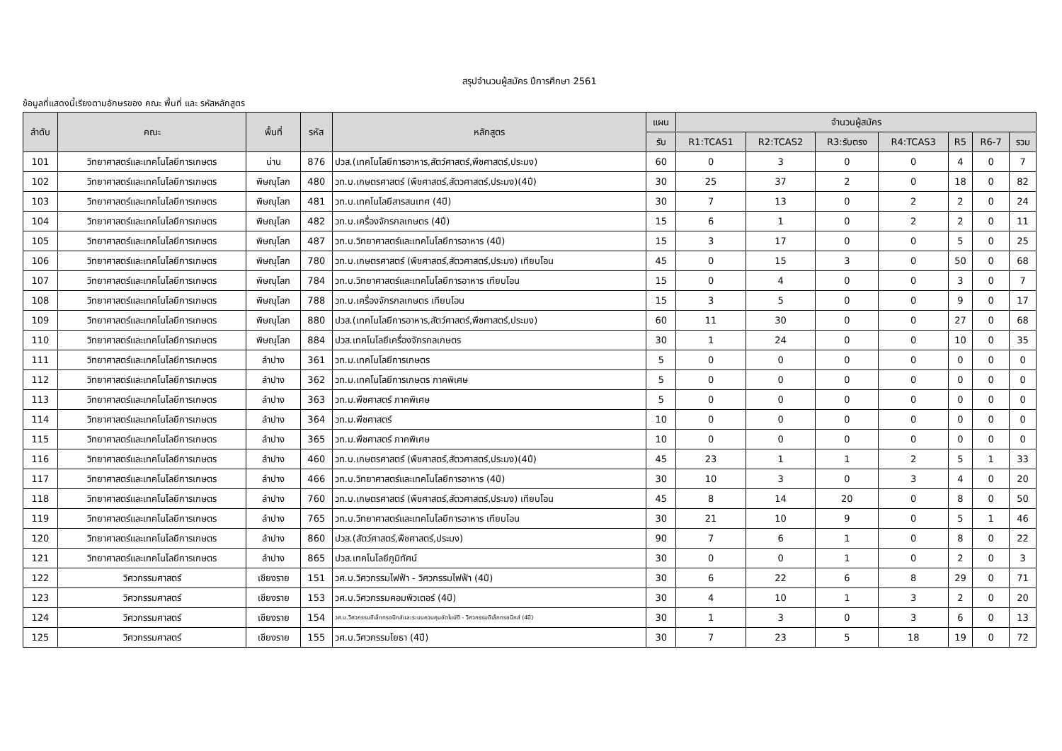สรุปจำนวนผู้สมัคร ปีการศึกษา 2561
ข้อมูลที่แสดงนี้เรียงตามอักษรของ คณะ พื้นที่ และ รหัสหลักสูตร
| ลำดับ | คณะ | พื้นที่ | รหัส | หลักสูตร | แผน | จำนวนผู้สมัคร | | | | | | |
| --- | --- | --- | --- | --- | --- | --- | --- | --- | --- | --- | --- | --- |
| | | | | | รับ | R1:TCAS1 | R2:TCAS2 | R3:รับตรง | R4:TCAS3 | R5 | R6-7 | รวม |
| 101 | วิทยาศาสตร์และเทคโนโลยีการเกษตร | น่าน | 876 | ปวส.(เทคโนโลยีการอาหาร,สัตว์ศาสตร์,พืชศาสตร์,ประมง) | 60 | 0 | 3 | 0 | 0 | 4 | 0 | 7 |
| 102 | วิทยาศาสตร์และเทคโนโลยีการเกษตร | พิษณุโลก | 480 | วท.บ.เกษตรศาสตร์ (พืชศาสตร์,สัตวศาสตร์,ประมง)(4ปี) | 30 | 25 | 37 | 2 | 0 | 18 | 0 | 82 |
| 103 | วิทยาศาสตร์และเทคโนโลยีการเกษตร | พิษณุโลก | 481 | วท.บ.เทคโนโลยีสารสนเทศ (4ปี) | 30 | 7 | 13 | 0 | 2 | 2 | 0 | 24 |
| 104 | วิทยาศาสตร์และเทคโนโลยีการเกษตร | พิษณุโลก | 482 | วท.บ.เครื่องจักรกลเกษตร (4ปี) | 15 | 6 | 1 | 0 | 2 | 2 | 0 | 11 |
| 105 | วิทยาศาสตร์และเทคโนโลยีการเกษตร | พิษณุโลก | 487 | วท.บ.วิทยาศาสตร์และเทคโนโลยีการอาหาร (4ปี) | 15 | 3 | 17 | 0 | 0 | 5 | 0 | 25 |
| 106 | วิทยาศาสตร์และเทคโนโลยีการเกษตร | พิษณุโลก | 780 | วท.บ.เกษตรศาสตร์ (พืชศาสตร์,สัตวศาสตร์,ประมง) เทียบโอน | 45 | 0 | 15 | 3 | 0 | 50 | 0 | 68 |
| 107 | วิทยาศาสตร์และเทคโนโลยีการเกษตร | พิษณุโลก | 784 | วท.บ.วิทยาศาสตร์และเทคโนโลยีการอาหาร เทียบโอน | 15 | 0 | 4 | 0 | 0 | 3 | 0 | 7 |
| 108 | วิทยาศาสตร์และเทคโนโลยีการเกษตร | พิษณุโลก | 788 | วท.บ.เครื่องจักรกลเกษตร เทียบโอน | 15 | 3 | 5 | 0 | 0 | 9 | 0 | 17 |
| 109 | วิทยาศาสตร์และเทคโนโลยีการเกษตร | พิษณุโลก | 880 | ปวส.(เทคโนโลยีการอาหาร,สัตว์ศาสตร์,พืชศาสตร์,ประมง) | 60 | 11 | 30 | 0 | 0 | 27 | 0 | 68 |
| 110 | วิทยาศาสตร์และเทคโนโลยีการเกษตร | พิษณุโลก | 884 | ปวส.เทคโนโลยีเครื่องจักรกลเกษตร | 30 | 1 | 24 | 0 | 0 | 10 | 0 | 35 |
| 111 | วิทยาศาสตร์และเทคโนโลยีการเกษตร | ลำปาง | 361 | วท.ม.เทคโนโลยีการเกษตร | 5 | 0 | 0 | 0 | 0 | 0 | 0 | 0 |
| 112 | วิทยาศาสตร์และเทคโนโลยีการเกษตร | ลำปาง | 362 | วท.ม.เทคโนโลยีการเกษตร ภาคพิเศษ | 5 | 0 | 0 | 0 | 0 | 0 | 0 | 0 |
| 113 | วิทยาศาสตร์และเทคโนโลยีการเกษตร | ลำปาง | 363 | วท.ม.พืชศาสตร์ ภาคพิเศษ | 5 | 0 | 0 | 0 | 0 | 0 | 0 | 0 |
| 114 | วิทยาศาสตร์และเทคโนโลยีการเกษตร | ลำปาง | 364 | วท.ม.พืชศาสตร์ | 10 | 0 | 0 | 0 | 0 | 0 | 0 | 0 |
| 115 | วิทยาศาสตร์และเทคโนโลยีการเกษตร | ลำปาง | 365 | วท.ม.พืชศาสตร์ ภาคพิเศษ | 10 | 0 | 0 | 0 | 0 | 0 | 0 | 0 |
| 116 | วิทยาศาสตร์และเทคโนโลยีการเกษตร | ลำปาง | 460 | วท.บ.เกษตรศาสตร์ (พืชศาสตร์,สัตวศาสตร์,ประมง)(4ปี) | 45 | 23 | 1 | 1 | 2 | 5 | 1 | 33 |
| 117 | วิทยาศาสตร์และเทคโนโลยีการเกษตร | ลำปาง | 466 | วท.บ.วิทยาศาสตร์และเทคโนโลยีการอาหาร (4ปี) | 30 | 10 | 3 | 0 | 3 | 4 | 0 | 20 |
| 118 | วิทยาศาสตร์และเทคโนโลยีการเกษตร | ลำปาง | 760 | วท.บ.เกษตรศาสตร์ (พืชศาสตร์,สัตวศาสตร์,ประมง) เทียบโอน | 45 | 8 | 14 | 20 | 0 | 8 | 0 | 50 |
| 119 | วิทยาศาสตร์และเทคโนโลยีการเกษตร | ลำปาง | 765 | วท.บ.วิทยาศาสตร์และเทคโนโลยีการอาหาร เทียบโอน | 30 | 21 | 10 | 9 | 0 | 5 | 1 | 46 |
| 120 | วิทยาศาสตร์และเทคโนโลยีการเกษตร | ลำปาง | 860 | ปวส.(สัตว์ศาสตร์,พืชศาสตร์,ประมง) | 90 | 7 | 6 | 1 | 0 | 8 | 0 | 22 |
| 121 | วิทยาศาสตร์และเทคโนโลยีการเกษตร | ลำปาง | 865 | ปวส.เทคโนโลยีภูมิทัศน์ | 30 | 0 | 0 | 1 | 0 | 2 | 0 | 3 |
| 122 | วิศวกรรมศาสตร์ | เชียงราย | 151 | วศ.บ.วิศวกรรมไฟฟ้า - วิศวกรรมไฟฟ้า (4ปี) | 30 | 6 | 22 | 6 | 8 | 29 | 0 | 71 |
| 123 | วิศวกรรมศาสตร์ | เชียงราย | 153 | วศ.บ.วิศวกรรมคอมพิวเตอร์ (4ปี) | 30 | 4 | 10 | 1 | 3 | 2 | 0 | 20 |
| 124 | วิศวกรรมศาสตร์ | เชียงราย | 154 | วศ.บ.วิศวกรรมอิเล็กทรอนิกส์และระบบควบคุมอัตโนมัติ - วิศวกรรมอิเล็กทรอนิกส์ (4ปี) | 30 | 1 | 3 | 0 | 3 | 6 | 0 | 13 |
| 125 | วิศวกรรมศาสตร์ | เชียงราย | 155 | วศ.บ.วิศวกรรมโยธา (4ปี) | 30 | 7 | 23 | 5 | 18 | 19 | 0 | 72 |